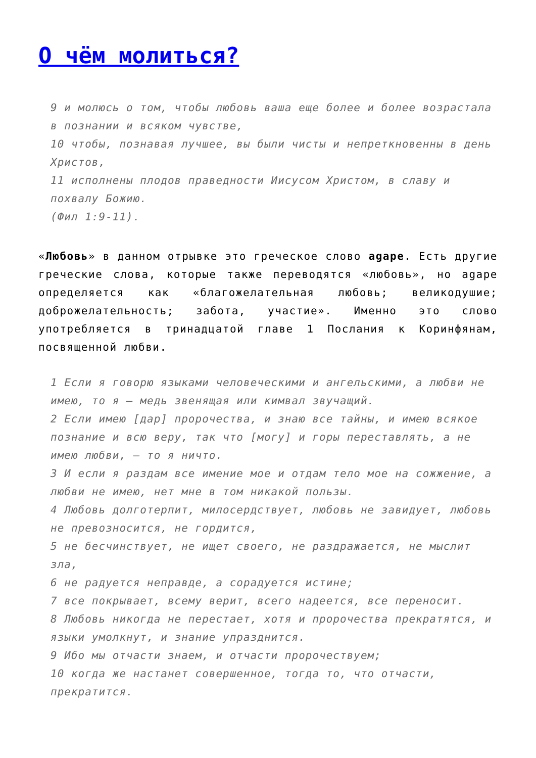О чём молиться?
9 и молюсь о том, чтобы любовь ваша еще более и более возрастала в познании и всяком чувстве,
10 чтобы, познавая лучшее, вы были чисты и непреткновенны в день Христов,
11 исполнены плодов праведности Иисусом Христом, в славу и похвалу Божию.
(Фил 1:9-11).
«Любовь» в данном отрывке это греческое слово agape. Есть другие греческие слова, которые также переводятся «любовь», но agape определяется как «благожелательная любовь; великодушие; доброжелательность; забота, участие». Именно это слово употребляется в тринадцатой главе 1 Послания к Коринфянам, посвященной любви.
1 Если я говорю языками человеческими и ангельскими, а любви не имею, то я — медь звенящая или кимвал звучащий.
2 Если имею [дар] пророчества, и знаю все тайны, и имею всякое познание и всю веру, так что [могу] и горы переставлять, а не имею любви, — то я ничто.
3 И если я раздам все имение мое и отдам тело мое на сожжение, а любви не имею, нет мне в том никакой пользы.
4 Любовь долготерпит, милосердствует, любовь не завидует, любовь не превозносится, не гордится,
5 не бесчинствует, не ищет своего, не раздражается, не мыслит зла,
6 не радуется неправде, а сорадуется истине;
7 все покрывает, всему верит, всего надеется, все переносит.
8 Любовь никогда не перестает, хотя и пророчества прекратятся, и языки умолкнут, и знание упразднится.
9 Ибо мы отчасти знаем, и отчасти пророчествуем;
10 когда же настанет совершенное, тогда то, что отчасти, прекратится.